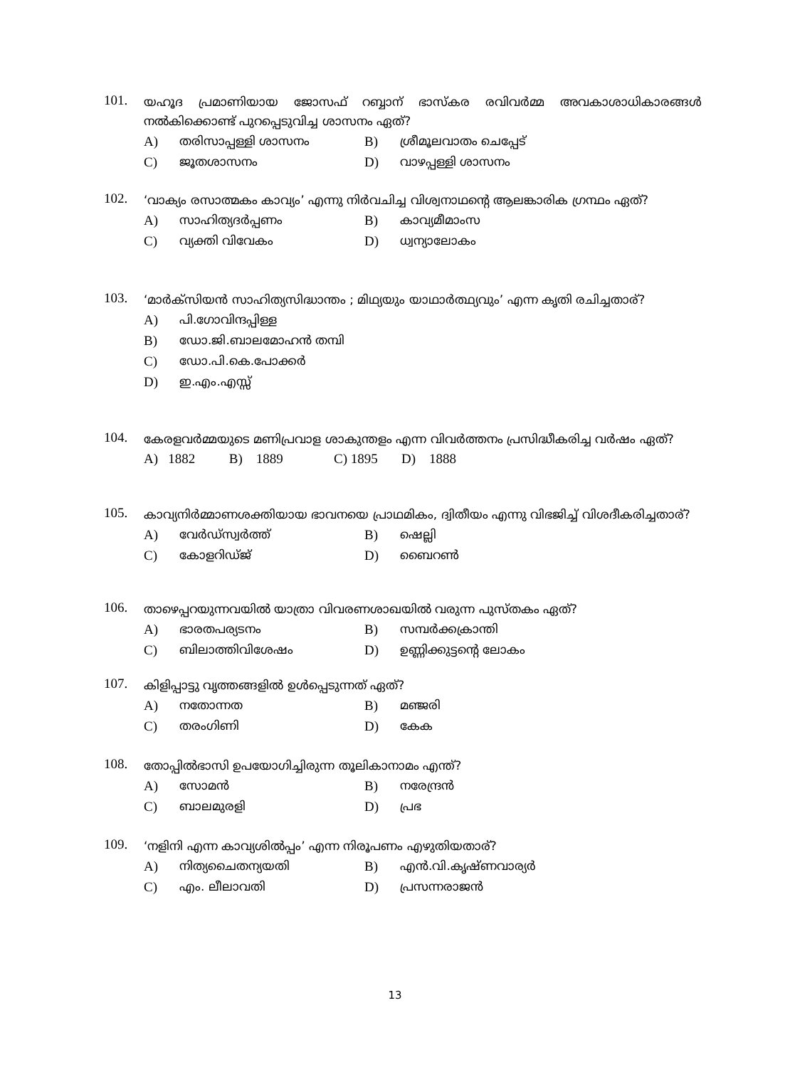101.
യഹൂദ പ്രമാണിയായ ജോസഫ് റബ്ബാന് ഭാസ്കര രവിവർമ്മ അവകാശാധികാരങ്ങൾ നൽകിക്കൊണ്ട് പുറപ്പെടുവിച്ച ശാസനം ഏത്?
A) തരിസാപ്പള്ളി ശാസനം B) ശ്രീമൂലവാതം ചെപ്പേട് C) ജൂതശാസനം D) വാഴപ്പള്ളി ശാസനം
102.
‘വാക്യം രസാത്മകം കാവ്യം’ എന്നു നിർവചിച്ച വിശ്വനാഥന്റെ ആലങ്കാരിക ഗ്രന്ഥം ഏത്?
A) സാഹിത്യദർപ്പണം B) കാവ്യമീമാംസ C) വ്യക്തി വിവേകം D) ധ്വന്യാലോകം
103.
‘മാർക്സിയൻ സാഹിത്യസിദ്ധാന്തം ; മിഥ്യയും യാഥാർത്ഥ്യവും’ എന്ന കൃതി രചിച്ചതാര്?
A) പി.ഗോവിന്ദപ്പിള്ള B) ഡോ.ജി.ബാലമോഹൻ തമ്പി C) ഡോ.പി.കെ.പോക്കർ D) ഇ.എം.എസ്സ്
104.
കേരളവർമ്മയുടെ മണിപ്രവാള ശാകുന്തളം എന്ന വിവർത്തനം പ്രസിദ്ധീകരിച്ച വർഷം ഏത്?
A) 1882 B) 1889 C) 1895 D) 1888
105.
കാവ്യനിർമ്മാണശക്തിയായ ഭാവനയെ പ്രാഥമികം, ദ്വിതീയം എന്നു വിഭജിച്ച് വിശദീകരിച്ചതാര്?
A) വേർഡ്സ്വർത്ത് B) ഷെല്ലി C) കോളറിഡ്ജ് D) ബൈറൺ
106.
താഴെപ്പറയുന്നവയിൽ യാത്രാ വിവരണശാഖയിൽ വരുന്ന പുസ്തകം ഏത്?
A) ഭാരതപര്യടനം B) സമ്പർക്കക്രാന്തി C) ബിലാത്തിവിശേഷം D) ഉണ്ണിക്കുട്ടന്റെ ലോകം
107.
കിളിപ്പാട്ടു വൃത്തങ്ങളിൽ ഉൾപ്പെടുന്നത് ഏത്?
A) നതോന്നത B) മഞ്ജരി C) തരംഗിണി D) കേക
108.
തോപ്പിൽഭാസി ഉപയോഗിച്ചിരുന്ന തൂലികാനാമം എന്ത്?
A) സോമൻ B) നരേന്ദ്രൻ C) ബാലമുരളി D) പ്രഭ
109.
‘നളിനി എന്ന കാവ്യശിൽപ്പം’ എന്ന നിരൂപണം എഴുതിയതാര്?
A) നിത്യചൈതന്യയതി B) എൻ.വി.കൃഷ്ണവാര്യർ C) എം. ലീലാവതി D) പ്രസന്നരാജൻ
13